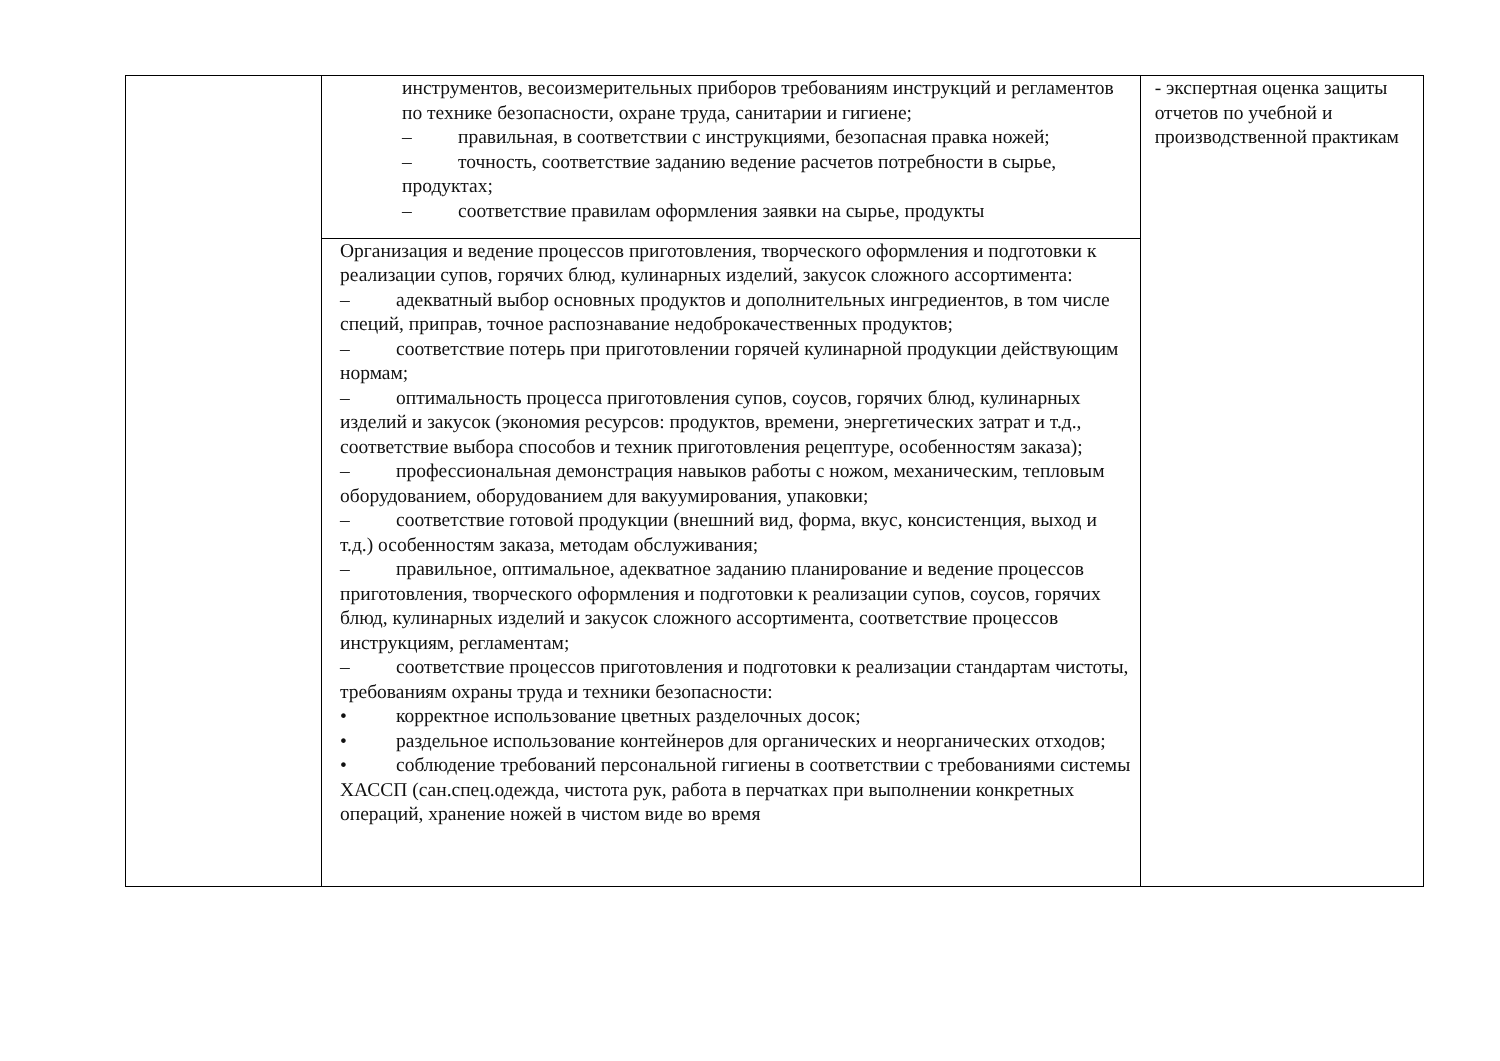| | инструментов, весоизмерительных приборов требованиям инструкций и регламентов по технике безопасности, охране труда, санитарии и гигиене; – правильная, в соответствии с инструкциями, безопасная правка ножей; – точность, соответствие заданию ведение расчетов потребности в сырье, продуктах; – соответствие правилам оформления заявки на сырье, продукты | - экспертная оценка защиты отчетов по учебной и производственной практикам |
| | Организация и ведение процессов приготовления, творческого оформления и подготовки к реализации супов, горячих блюд, кулинарных изделий, закусок сложного ассортимента: – адекватный выбор основных продуктов и дополнительных ингредиентов, в том числе специй, приправ, точное распознавание недоброкачественных продуктов; – соответствие потерь при приготовлении горячей кулинарной продукции действующим нормам; – оптимальность процесса приготовления супов, соусов, горячих блюд, кулинарных изделий и закусок (экономия ресурсов: продуктов, времени, энергетических затрат и т.д., соответствие выбора способов и техник приготовления рецептуре, особенностям заказа); – профессиональная демонстрация навыков работы с ножом, механическим, тепловым оборудованием, оборудованием для вакуумирования, упаковки; – соответствие готовой продукции (внешний вид, форма, вкус, консистенция, выход и т.д.) особенностям заказа, методам обслуживания; – правильное, оптимальное, адекватное заданию планирование и ведение процессов приготовления, творческого оформления и подготовки к реализации супов, соусов, горячих блюд, кулинарных изделий и закусок сложного ассортимента, соответствие процессов инструкциям, регламентам; – соответствие процессов приготовления и подготовки к реализации стандартам чистоты, требованиям охраны труда и техники безопасности: • корректное использование цветных разделочных досок; • раздельное использование контейнеров для органических и неорганических отходов; • соблюдение требований персональной гигиены в соответствии с требованиями системы ХАССП (сан.спец.одежда, чистота рук, работа в перчатках при выполнении конкретных операций, хранение ножей в чистом виде во время | |